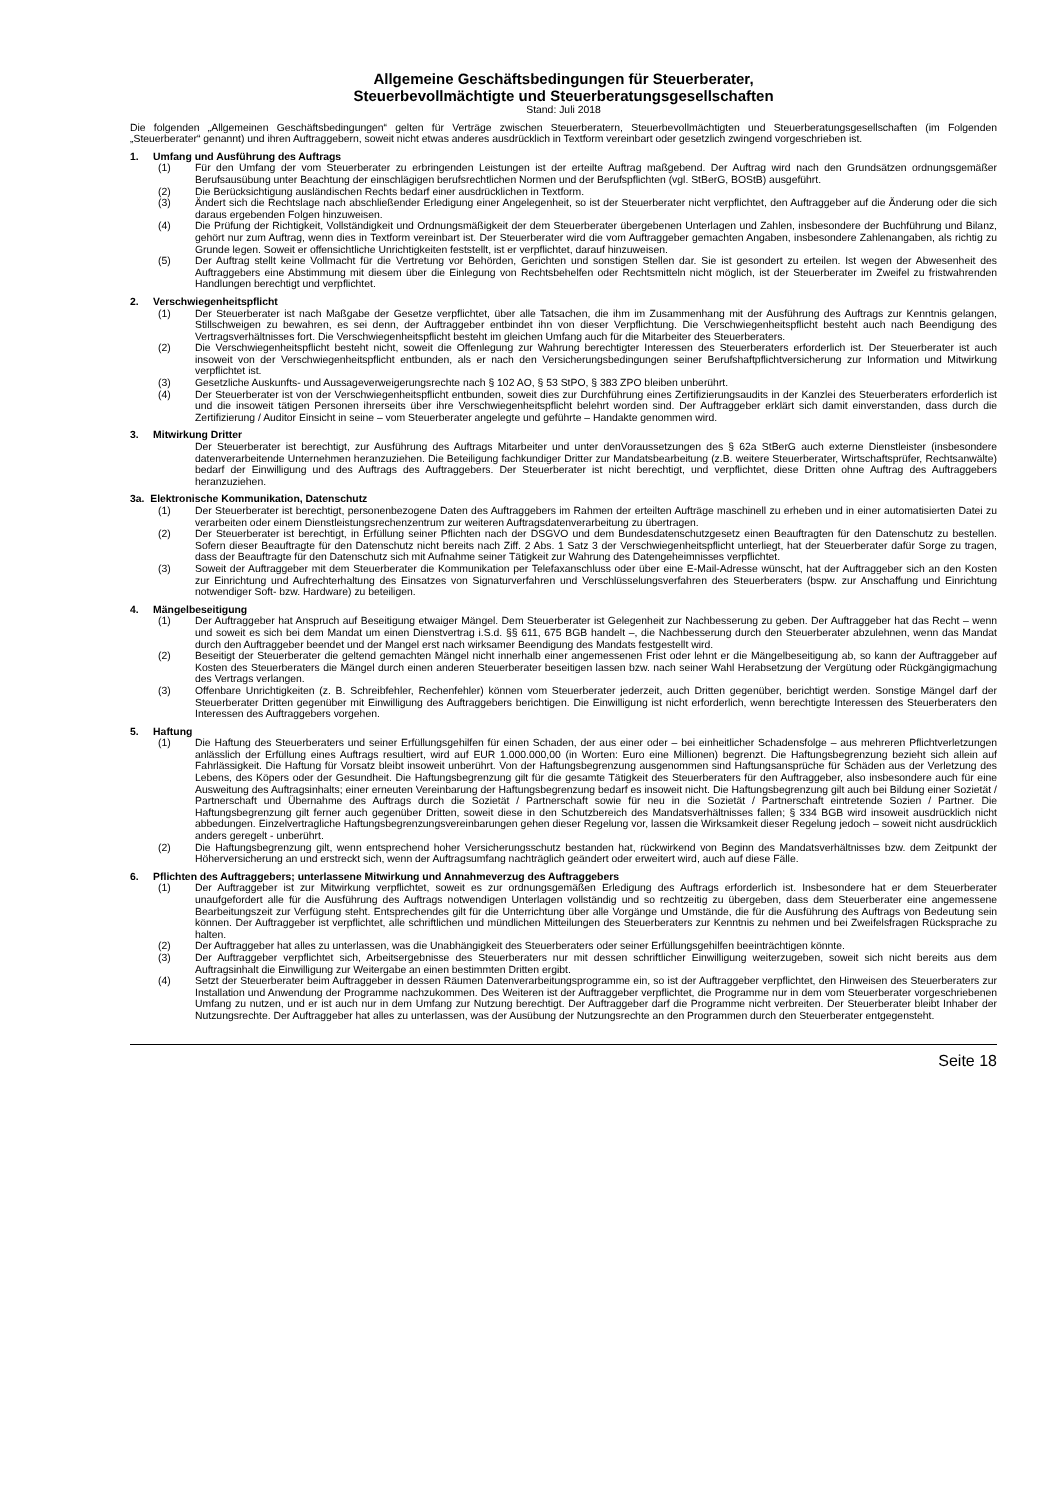Allgemeine Geschäftsbedingungen für Steuerberater,
Steuerbevollmächtigte und Steuerberatungsgesellschaften
Stand: Juli 2018
Die folgenden „Allgemeinen Geschäftsbedingungen“ gelten für Verträge zwischen Steuerberatern, Steuerbevollmächtigten und Steuerberatungsgesellschaften (im Folgenden „Steuerberater“ genannt) und ihren Auftraggebern, soweit nicht etwas anderes ausdrücklich in Textform vereinbart oder gesetzlich zwingend vorgeschrieben ist.
1. Umfang und Ausführung des Auftrags
(1) Für den Umfang der vom Steuerberater zu erbringenden Leistungen ist der erteilte Auftrag maßgebend. Der Auftrag wird nach den Grundsätzen ordnungsgemäßer Berufsausübung unter Beachtung der einschlägigen berufsrechtlichen Normen und der Berufspflichten (vgl. StBerG, BOStB) ausgeführt.
(2) Die Berücksichtigung ausländischen Rechts bedarf einer ausdrücklichen in Textform.
(3) Ändert sich die Rechtslage nach abschließender Erledigung einer Angelegenheit, so ist der Steuerberater nicht verpflichtet, den Auftraggeber auf die Änderung oder die sich daraus ergebenden Folgen hinzuweisen.
(4) Die Prüfung der Richtigkeit, Vollständigkeit und Ordnungsmäßigkeit der dem Steuerberater übergebenen Unterlagen und Zahlen, insbesondere der Buchführung und Bilanz, gehört nur zum Auftrag, wenn dies in Textform vereinbart ist. Der Steuerberater wird die vom Auftraggeber gemachten Angaben, insbesondere Zahlenangaben, als richtig zu Grunde legen. Soweit er offensichtliche Unrichtigkeiten feststellt, ist er verpflichtet, darauf hinzuweisen.
(5) Der Auftrag stellt keine Vollmacht für die Vertretung vor Behörden, Gerichten und sonstigen Stellen dar. Sie ist gesondert zu erteilen. Ist wegen der Abwesenheit des Auftraggebers eine Abstimmung mit diesem über die Einlegung von Rechtsbehelfen oder Rechtsmitteln nicht möglich, ist der Steuerberater im Zweifel zu fristwahrenden Handlungen berechtigt und verpflichtet.
2. Verschwiegenheitspflicht
(1) Der Steuerberater ist nach Maßgabe der Gesetze verpflichtet, über alle Tatsachen, die ihm im Zusammenhang mit der Ausführung des Auftrags zur Kenntnis gelangen, Stillschweigen zu bewahren, es sei denn, der Auftraggeber entbindet ihn von dieser Verpflichtung. Die Verschwiegenheitspflicht besteht auch nach Beendigung des Vertragsverhältnisses fort. Die Verschwiegenheitspflicht besteht im gleichen Umfang auch für die Mitarbeiter des Steuerberaters.
(2) Die Verschwiegenheitspflicht besteht nicht, soweit die Offenlegung zur Wahrung berechtigter Interessen des Steuerberaters erforderlich ist. Der Steuerberater ist auch insoweit von der Verschwiegenheitspflicht entbunden, als er nach den Versicherungsbedingungen seiner Berufshaftpflichtversicherung zur Information und Mitwirkung verpflichtet ist.
(3) Gesetzliche Auskunfts- und Aussageverweigerungsrechte nach § 102 AO, § 53 StPO, § 383 ZPO bleiben unberührt.
(4) Der Steuerberater ist von der Verschwiegenheitspflicht entbunden, soweit dies zur Durchführung eines Zertifizierungsaudits in der Kanzlei des Steuerberaters erforderlich ist und die insoweit tätigen Personen ihrerseits über ihre Verschwiegenheitspflicht belehrt worden sind. Der Auftraggeber erklärt sich damit einverstanden, dass durch die Zertifizierung / Auditor Einsicht in seine – vom Steuerberater angelegte und geführte – Handakte genommen wird.
3. Mitwirkung Dritter
Der Steuerberater ist berechtigt, zur Ausführung des Auftrags Mitarbeiter und unter denVoraussetzungen des § 62a StBerG auch externe Dienstleister (insbesondere datenverarbeitende Unternehmen heranzuziehen. Die Beteiligung fachkundiger Dritter zur Mandatsbearbeitung (z.B. weitere Steuerberater, Wirtschaftsprüfer, Rechtsanwälte) bedarf der Einwilligung und des Auftrags des Auftraggebers. Der Steuerberater ist nicht berechtigt, und verpflichtet, diese Dritten ohne Auftrag des Auftraggebers heranzuziehen.
3a. Elektronische Kommunikation, Datenschutz
(1) Der Steuerberater ist berechtigt, personenbezogene Daten des Auftraggebers im Rahmen der erteilten Aufträge maschinell zu erheben und in einer automatisierten Datei zu verarbeiten oder einem Dienstleistungsrechenzentrum zur weiteren Auftragsdatenverarbeitung zu übertragen.
(2) Der Steuerberater ist berechtigt, in Erfüllung seiner Pflichten nach der DSGVO und dem Bundesdatenschutzgesetz einen Beauftragten für den Datenschutz zu bestellen. Sofern dieser Beauftragte für den Datenschutz nicht bereits nach Ziff. 2 Abs. 1 Satz 3 der Verschwiegenheitspflicht unterliegt, hat der Steuerberater dafür Sorge zu tragen, dass der Beauftragte für den Datenschutz sich mit Aufnahme seiner Tätigkeit zur Wahrung des Datengeheimnisses verpflichtet.
(3) Soweit der Auftraggeber mit dem Steuerberater die Kommunikation per Telefaxanschluss oder über eine E-Mail-Adresse wünscht, hat der Auftraggeber sich an den Kosten zur Einrichtung und Aufrechterhaltung des Einsatzes von Signaturverfahren und Verschlüsselungsverfahren des Steuerberaters (bspw. zur Anschaffung und Einrichtung notwendiger Soft- bzw. Hardware) zu beteiligen.
4. Mängelbeseitigung
(1) Der Auftraggeber hat Anspruch auf Beseitigung etwaiger Mängel. Dem Steuerberater ist Gelegenheit zur Nachbesserung zu geben. Der Auftraggeber hat das Recht – wenn und soweit es sich bei dem Mandat um einen Dienstvertrag i.S.d. §§ 611, 675 BGB handelt –, die Nachbesserung durch den Steuerberater abzulehnen, wenn das Mandat durch den Auftraggeber beendet und der Mangel erst nach wirksamer Beendigung des Mandats festgestellt wird.
(2) Beseitigt der Steuerberater die geltend gemachten Mängel nicht innerhalb einer angemessenen Frist oder lehnt er die Mängelbeseitigung ab, so kann der Auftraggeber auf Kosten des Steuerberaters die Mängel durch einen anderen Steuerberater beseitigen lassen bzw. nach seiner Wahl Herabsetzung der Vergütung oder Rückgängigmachung des Vertrags verlangen.
(3) Offenbare Unrichtigkeiten (z. B. Schreibfehler, Rechenfehler) können vom Steuerberater jederzeit, auch Dritten gegenüber, berichtigt werden. Sonstige Mängel darf der Steuerberater Dritten gegenüber mit Einwilligung des Auftraggebers berichtigen. Die Einwilligung ist nicht erforderlich, wenn berechtigte Interessen des Steuerberaters den Interessen des Auftraggebers vorgehen.
5. Haftung
(1) Die Haftung des Steuerberaters und seiner Erfüllungsgehilfen für einen Schaden, der aus einer oder – bei einheitlicher Schadensfolge – aus mehreren Pflichtverletzungen anlässlich der Erfüllung eines Auftrags resultiert, wird auf EUR 1.000.000,00 (in Worten: Euro eine Millionen) begrenzt. Die Haftungsbegrenzung bezieht sich allein auf Fahrlässigkeit. Die Haftung für Vorsatz bleibt insoweit unberührt. Von der Haftungsbegrenzung ausgenommen sind Haftungsansprüche für Schäden aus der Verletzung des Lebens, des Köpers oder der Gesundheit. Die Haftungsbegrenzung gilt für die gesamte Tätigkeit des Steuerberaters für den Auftraggeber, also insbesondere auch für eine Ausweitung des Auftragsinhalts; einer erneuten Vereinbarung der Haftungsbegrenzung bedarf es insoweit nicht. Die Haftungsbegrenzung gilt auch bei Bildung einer Sozietät / Partnerschaft und Übernahme des Auftrags durch die Sozietät / Partnerschaft sowie für neu in die Sozietät / Partnerschaft eintretende Sozien / Partner. Die Haftungsbegrenzung gilt ferner auch gegenüber Dritten, soweit diese in den Schutzbereich des Mandatsverhältnisses fallen; § 334 BGB wird insoweit ausdrücklich nicht abbedungen. Einzelvertragliche Haftungsbegrenzungsvereinbarungen gehen dieser Regelung vor, lassen die Wirksamkeit dieser Regelung jedoch – soweit nicht ausdrücklich anders geregelt - unberührt.
(2) Die Haftungsbegrenzung gilt, wenn entsprechend hoher Versicherungsschutz bestanden hat, rückwirkend von Beginn des Mandatsverhältnisses bzw. dem Zeitpunkt der Höherversicherung an und erstreckt sich, wenn der Auftragsumfang nachträglich geändert oder erweitert wird, auch auf diese Fälle.
6. Pflichten des Auftraggebers; unterlassene Mitwirkung und Annahmeverzug des Auftraggebers
(1) Der Auftraggeber ist zur Mitwirkung verpflichtet, soweit es zur ordnungsgemäßen Erledigung des Auftrags erforderlich ist. Insbesondere hat er dem Steuerberater unaufgefordert alle für die Ausführung des Auftrags notwendigen Unterlagen vollständig und so rechtzeitig zu übergeben, dass dem Steuerberater eine angemessene Bearbeitungszeit zur Verfügung steht. Entsprechendes gilt für die Unterrichtung über alle Vorgänge und Umstände, die für die Ausführung des Auftrags von Bedeutung sein können. Der Auftraggeber ist verpflichtet, alle schriftlichen und mündlichen Mitteilungen des Steuerberaters zur Kenntnis zu nehmen und bei Zweifelsfragen Rücksprache zu halten.
(2) Der Auftraggeber hat alles zu unterlassen, was die Unabhängigkeit des Steuerberaters oder seiner Erfüllungsgehilfen beeinträchtigen könnte.
(3) Der Auftraggeber verpflichtet sich, Arbeitsergebnisse des Steuerberaters nur mit dessen schriftlicher Einwilligung weiterzugeben, soweit sich nicht bereits aus dem Auftragsinhalt die Einwilligung zur Weitergabe an einen bestimmten Dritten ergibt.
(4) Setzt der Steuerberater beim Auftraggeber in dessen Räumen Datenverarbeitungsprogramme ein, so ist der Auftraggeber verpflichtet, den Hinweisen des Steuerberaters zur Installation und Anwendung der Programme nachzukommen. Des Weiteren ist der Auftraggeber verpflichtet, die Programme nur in dem vom Steuerberater vorgeschriebenen Umfang zu nutzen, und er ist auch nur in dem Umfang zur Nutzung berechtigt. Der Auftraggeber darf die Programme nicht verbreiten. Der Steuerberater bleibt Inhaber der Nutzungsrechte. Der Auftraggeber hat alles zu unterlassen, was der Ausübung der Nutzungsrechte an den Programmen durch den Steuerberater entgegensteht.
Seite 18